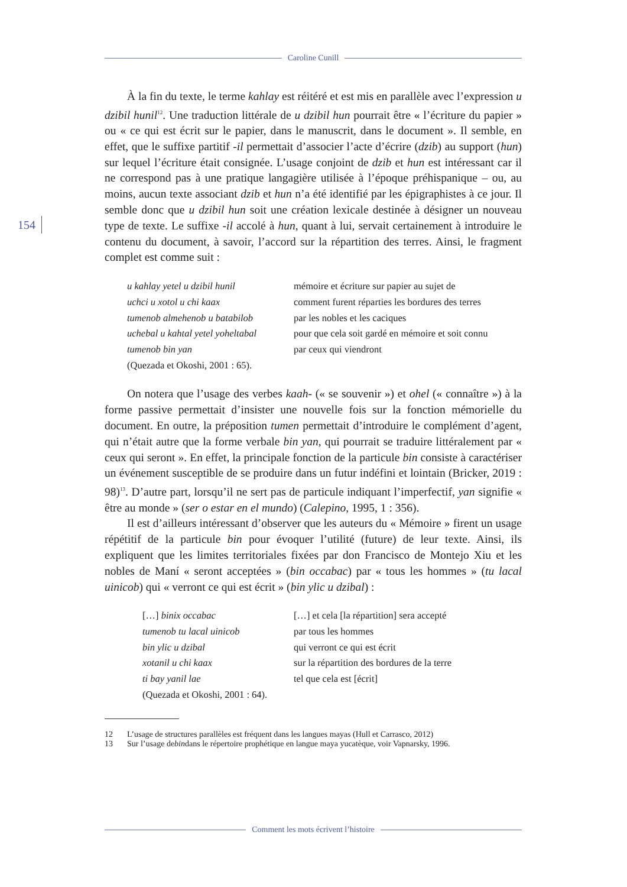Caroline Cunill
154
À la fin du texte, le terme kahlay est réitéré et est mis en parallèle avec l’expression u dzibil hunil<sup>12</sup>. Une traduction littérale de u dzibil hun pourrait être « l’écriture du papier » ou « ce qui est écrit sur le papier, dans le manuscrit, dans le document ». Il semble, en effet, que le suffixe partitif -il permettait d’associer l’acte d’écrire (dzib) au support (hun) sur lequel l’écriture était consignée. L’usage conjoint de dzib et hun est intéressant car il ne correspond pas à une pratique langagière utilisée à l’époque préhispanique – ou, au moins, aucun texte associant dzib et hun n’a été identifié par les épigraphistes à ce jour. Il semble donc que u dzibil hun soit une création lexicale destinée à désigner un nouveau type de texte. Le suffixe -il accolé à hun, quant à lui, servait certainement à introduire le contenu du document, à savoir, l’accord sur la répartition des terres. Ainsi, le fragment complet est comme suit :
| u kahlay yetel u dzibil hunil | mémoire et écriture sur papier au sujet de |
| uchci u xotol u chi kaax | comment furent réparties les bordures des terres |
| tumenob almehenob u batabilob | par les nobles et les caciques |
| uchebal u kahtal yetel yoheltabal | pour que cela soit gardé en mémoire et soit connu |
| tumenob bin yan | par ceux qui viendront |
| (Quezada et Okoshi, 2001 : 65). | |
On notera que l’usage des verbes kaah- (« se souvenir ») et ohel (« connaître ») à la forme passive permettait d’insister une nouvelle fois sur la fonction mémorielle du document. En outre, la préposition tumen permettait d’introduire le complément d’agent, qui n’était autre que la forme verbale bin yan, qui pourrait se traduire littéralement par « ceux qui seront ». En effet, la principale fonction de la particule bin consiste à caractériser un événement susceptible de se produire dans un futur indéfini et lointain (Bricker, 2019 : 98)<sup>13</sup>. D’autre part, lorsqu’il ne sert pas de particule indiquant l’imperfectif, yan signifie « être au monde » (ser o estar en el mundo) (Calepino, 1995, 1 : 356).
Il est d’ailleurs intéressant d’observer que les auteurs du « Mémoire » firent un usage répétitif de la particule bin pour évoquer l’utilité (future) de leur texte. Ainsi, ils expliquent que les limites territoriales fixées par don Francisco de Montejo Xiu et les nobles de Maní « seront acceptées » (bin occabac) par « tous les hommes » (tu lacal uinicob) qui « verront ce qui est écrit » (bin ylic u dzibal) :
| […] binix occabac | […] et cela [la répartition] sera accepté |
| tumenob tu lacal uinicob | par tous les hommes |
| bin ylic u dzibal | qui verront ce qui est écrit |
| xotanil u chi kaax | sur la répartition des bordures de la terre |
| ti bay yanil lae | tel que cela est [écrit] |
| (Quezada et Okoshi, 2001 : 64). | |
12 L’usage de structures parallèles est fréquent dans les langues mayas (Hull et Carrasco, 2012)
13 Sur l’usage de bin dans le répertoire prophétique en langue maya yucatèque, voir Vapnarsky, 1996.
Comment les mots écrivent l’histoire